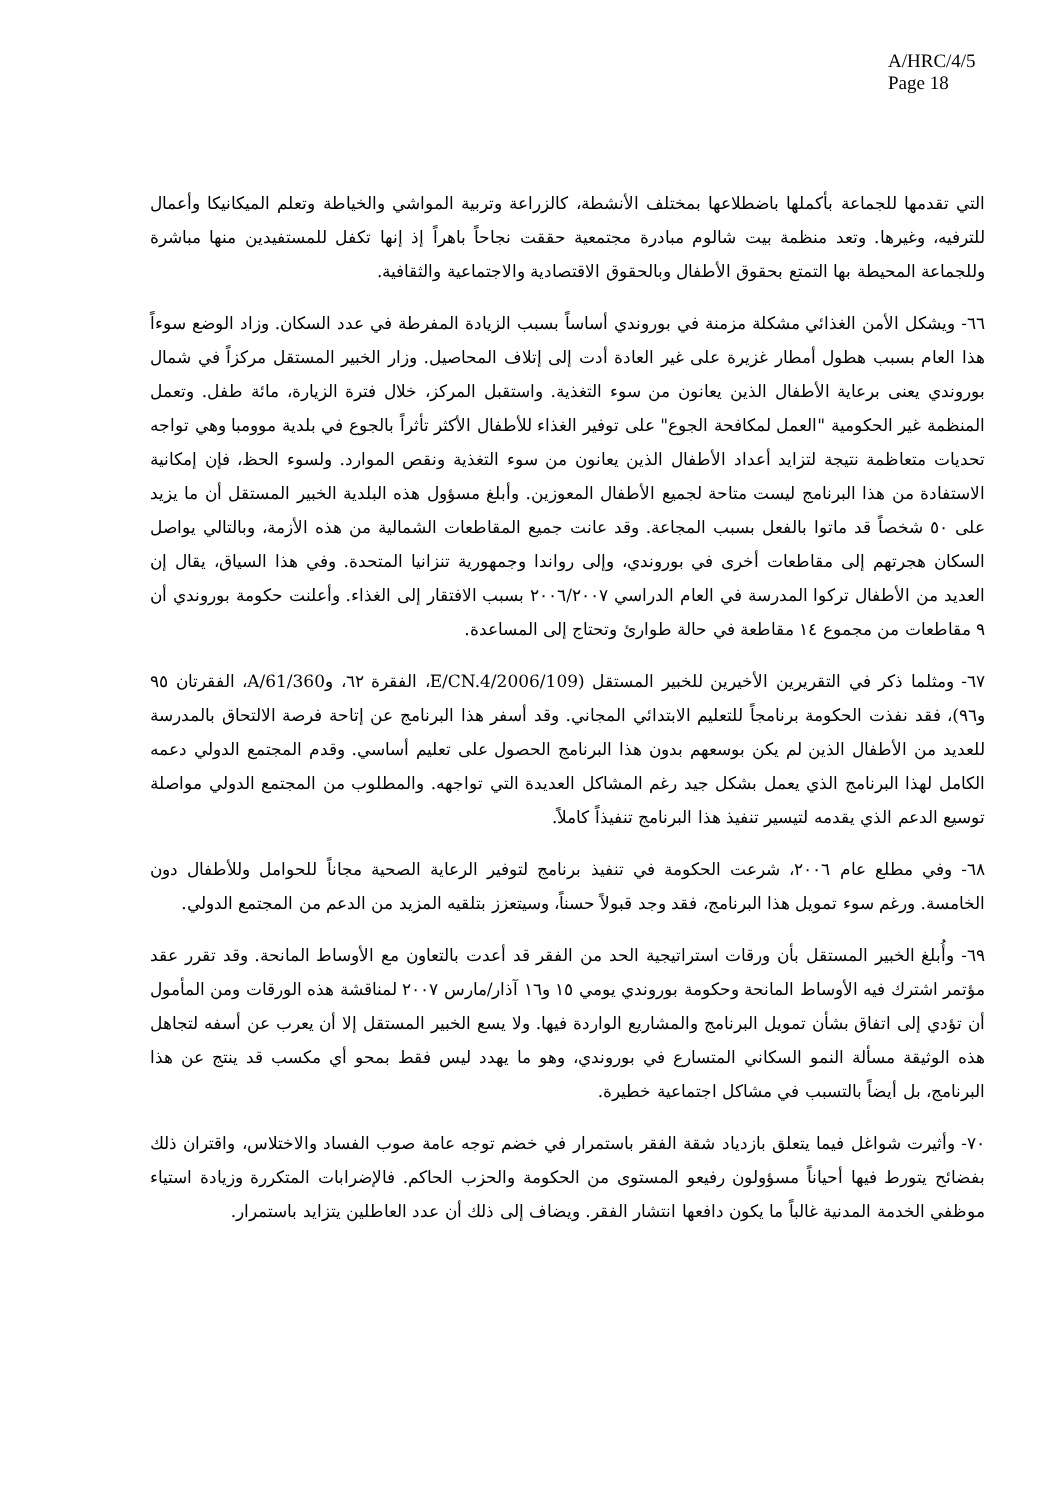A/HRC/4/5
Page 18
التي تقدمها للجماعة بأكملها باضطلاعها بمختلف الأنشطة، كالزراعة وتربية المواشي والخياطة وتعلم الميكانيكا وأعمال للترفيه، وغيرها. وتعد منظمة بيت شالوم مبادرة مجتمعية حققت نجاحاً باهراً إذ إنها تكفل للمستفيدين منها مباشرة وللجماعة المحيطة بها التمتع بحقوق الأطفال وبالحقوق الاقتصادية والاجتماعية والثقافية.
٦٦- ويشكل الأمن الغذائي مشكلة مزمنة في بوروندي أساساً بسبب الزيادة المفرطة في عدد السكان. وزاد الوضع سوءاً هذا العام بسبب هطول أمطار غزيرة على غير العادة أدت إلى إتلاف المحاصيل. وزار الخبير المستقل مركزاً في شمال بوروندي يعنى برعاية الأطفال الذين يعانون من سوء التغذية. واستقبل المركز، خلال فترة الزيارة، مائة طفل. وتعمل المنظمة غير الحكومية "العمل لمكافحة الجوع" على توفير الغذاء للأطفال الأكثر تأثراً بالجوع في بلدية موومبا وهي تواجه تحديات متعاظمة نتيجة لتزايد أعداد الأطفال الذين يعانون من سوء التغذية ونقص الموارد. ولسوء الحظ، فإن إمكانية الاستفادة من هذا البرنامج ليست متاحة لجميع الأطفال المعوزين. وأبلغ مسؤول هذه البلدية الخبير المستقل أن ما يزيد على ٥٠ شخصاً قد ماتوا بالفعل بسبب المجاعة. وقد عانت جميع المقاطعات الشمالية من هذه الأزمة، وبالتالي يواصل السكان هجرتهم إلى مقاطعات أخرى في بوروندي، وإلى رواندا وجمهورية تنزانيا المتحدة. وفي هذا السياق، يقال إن العديد من الأطفال تركوا المدرسة في العام الدراسي ٢٠٠٦/٢٠٠٧ بسبب الافتقار إلى الغذاء. وأعلنت حكومة بوروندي أن ٩ مقاطعات من مجموع ١٤ مقاطعة في حالة طوارئ وتحتاج إلى المساعدة.
٦٧- ومثلما ذكر في التقريرين الأخيرين للخبير المستقل (E/CN.4/2006/109، الفقرة ٦٢، وA/61/360، الفقرتان ٩٥ و٩٦)، فقد نفذت الحكومة برنامجاً للتعليم الابتدائي المجاني. وقد أسفر هذا البرنامج عن إتاحة فرصة الالتحاق بالمدرسة للعديد من الأطفال الذين لم يكن بوسعهم بدون هذا البرنامج الحصول على تعليم أساسي. وقدم المجتمع الدولي دعمه الكامل لهذا البرنامج الذي يعمل بشكل جيد رغم المشاكل العديدة التي تواجهه. والمطلوب من المجتمع الدولي مواصلة توسيع الدعم الذي يقدمه لتيسير تنفيذ هذا البرنامج تنفيذاً كاملاً.
٦٨- وفي مطلع عام ٢٠٠٦، شرعت الحكومة في تنفيذ برنامج لتوفير الرعاية الصحية مجاناً للحوامل وللأطفال دون الخامسة. ورغم سوء تمويل هذا البرنامج، فقد وجد قبولاً حسناً، وسيتعزز بتلقيه المزيد من الدعم من المجتمع الدولي.
٦٩- وأُبلغ الخبير المستقل بأن ورقات استراتيجية الحد من الفقر قد أعدت بالتعاون مع الأوساط المانحة. وقد تقرر عقد مؤتمر اشترك فيه الأوساط المانحة وحكومة بوروندي يومي ١٥ و١٦ آذار/مارس ٢٠٠٧ لمناقشة هذه الورقات ومن المأمول أن تؤدي إلى اتفاق بشأن تمويل البرنامج والمشاريع الواردة فيها. ولا يسع الخبير المستقل إلا أن يعرب عن أسفه لتجاهل هذه الوثيقة مسألة النمو السكاني المتسارع في بوروندي، وهو ما يهدد ليس فقط بمحو أي مكسب قد ينتج عن هذا البرنامج، بل أيضاً بالتسبب في مشاكل اجتماعية خطيرة.
٧٠- وأثيرت شواغل فيما يتعلق بازدياد شقة الفقر باستمرار في خضم توجه عامة صوب الفساد والاختلاس، واقتران ذلك بفضائح يتورط فيها أحياناً مسؤولون رفيعو المستوى من الحكومة والحزب الحاكم. فالإضرابات المتكررة وزيادة استياء موظفي الخدمة المدنية غالباً ما يكون دافعها انتشار الفقر. ويضاف إلى ذلك أن عدد العاطلين يتزايد باستمرار.